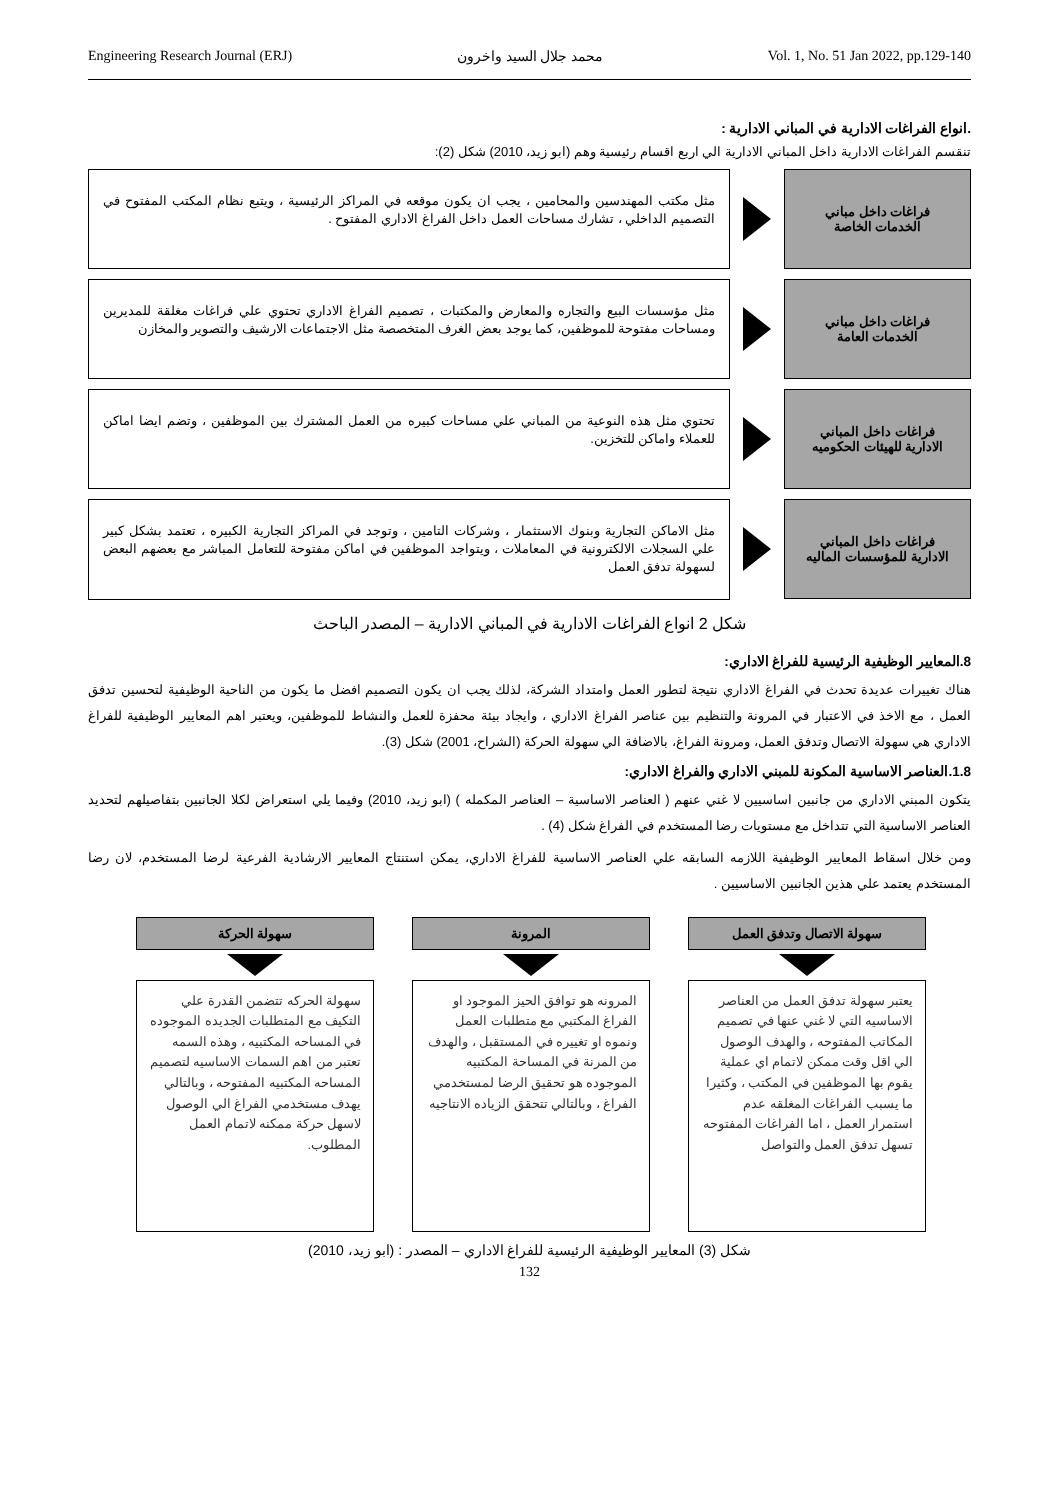Engineering Research Journal (ERJ) محمد جلال السيد واخرون Vol. 1, No. 51 Jan 2022, pp.129-140
.انواع الفراغات الادارية في المباني الادارية :
تنقسم الفراغات الادارية داخل المباني الادارية الي اربع اقسام رئيسية وهم (ابو زيد، 2010) شكل (2):
فراغات داخل مباني
الخدمات الخاصة
مثل مكتب المهندسين والمحامين ، يجب ان يكون موقعه في المراكز الرئيسية ، ويتبع نظام المكتب المفتوح في التصميم الداخلي ، تشارك مساحات العمل داخل الفراغ الاداري المفتوح .
فراغات داخل مباني
الخدمات العامة
مثل مؤسسات البيع والتجاره والمعارض والمكتبات ، تصميم الفراغ الاداري تحتوي علي فراغات مغلقة للمديرين ومساحات مفتوحة للموظفين، كما يوجد بعض الغرف المتخصصة مثل الاجتماعات الارشيف والتصوير والمخازن
فراغات داخل المباني
الادارية للهيئات الحكوميه
تحتوي مثل هذه النوعية من المباني علي مساحات كبيره من العمل المشترك بين الموظفين ، وتضم ايضا اماكن للعملاء واماكن للتخزين.
فراغات داخل المباني
الادارية للمؤسسات الماليه
مثل الاماكن التجارية وبنوك الاستثمار ، وشركات التامين ، وتوجد في المراكز التجارية الكبيره ، تعتمد بشكل كبير علي السجلات الالكترونية في المعاملات ، ويتواجد الموظفين في اماكن مفتوحة للتعامل المباشر مع بعضهم البعض لسهولة تدفق العمل
شكل 2 انواع الفراغات الادارية في المباني الادارية – المصدر الباحث
8.المعايير الوظيفية الرئيسية للفراغ الاداري:
هناك تغييرات عديدة تحدث في الفراغ الاداري نتيجة لتطور العمل وامتداد الشركة، لذلك يجب ان يكون التصميم افضل ما يكون من الناحية الوظيفية لتحسين تدفق العمل ، مع الاخذ في الاعتبار في المرونة والتنظيم بين عناصر الفراغ الاداري ، وايجاد بيئة محفزة للعمل والنشاط للموظفين، ويعتبر اهم المعايير الوظيفية للفراغ الاداري هي سهولة الاتصال وتدفق العمل، ومرونة الفراغ، بالاضافة الي سهولة الحركة (الشراح، 2001) شكل (3).
1.8.العناصر الاساسية المكونة للمبني الاداري والفراغ الاداري:
يتكون المبني الاداري من جانبين اساسيين لا غني عنهم ( العناصر الاساسية – العناصر المكمله ) (ابو زيد، 2010) وفيما يلي استعراض لكلا الجانبين بتفاصيلهم لتحديد العناصر الاساسية التي تتداخل مع مستويات رضا المستخدم في الفراغ شكل (4) .
ومن خلال اسقاط المعايير الوظيفية اللازمه السابقه علي العناصر الاساسية للفراغ الاداري، يمكن استنتاج المعايير الارشادية الفرعية لرضا المستخدم، لان رضا المستخدم يعتمد علي هذين الجانبين الاساسيين .
سهولة الاتصال وتدفق العمل
يعتبر سهولة تدفق العمل من العناصر الاساسيه التي لا غني عنها في تصميم المكاتب المفتوحه ، والهدف الوصول الي اقل وقت ممكن لاتمام اي عملية يقوم بها الموظفين في المكتب ، وكثيرا ما يسبب الفراغات المغلقه عدم استمرار العمل ، اما الفراغات المفتوحه تسهل تدفق العمل والتواصل
المرونة
المرونه هو توافق الحيز الموجود او الفراغ المكتبي مع متطلبات العمل ونموه او تغييره في المستقبل ، والهدف من المرنة في المساحة المكتبيه الموجوده هو تحقيق الرضا لمستخدمي الفراغ ، وبالتالي تتحقق الزياده الانتاجيه
سهولة الحركة
سهولة الحركه تتضمن القدرة علي التكيف مع المتطلبات الجديده الموجوده في المساحه المكتبيه ، وهذه السمه تعتبر من اهم السمات الاساسيه لتصميم المساحه المكتبيه المفتوحه ، وبالتالي يهدف مستخدمي الفراغ الي الوصول لاسهل حركة ممكنه لاتمام العمل المطلوب.
شكل (3) المعايير الوظيفية الرئيسية للفراغ الاداري – المصدر : (ابو زيد، 2010)
132